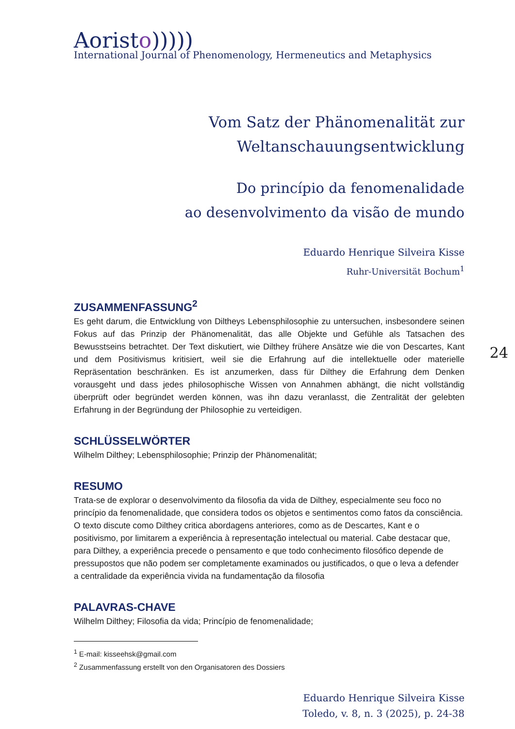Aoristo)))))
International Journal of Phenomenology, Hermeneutics and Metaphysics
Vom Satz der Phänomenalität zur
Weltanschauungsentwicklung
Do princípio da fenomenalidade
ao desenvolvimento da visão de mundo
Eduardo Henrique Silveira Kisse
Ruhr-Universität Bochum<sup>1</sup>
ZUSAMMENFASSUNG<sup>2</sup>
Es geht darum, die Entwicklung von Diltheys Lebensphilosophie zu untersuchen, insbesondere seinen Fokus auf das Prinzip der Phänomenalität, das alle Objekte und Gefühle als Tatsachen des Bewusstseins betrachtet. Der Text diskutiert, wie Dilthey frühere Ansätze wie die von Descartes, Kant und dem Positivismus kritisiert, weil sie die Erfahrung auf die intellektuelle oder materielle Repräsentation beschränken. Es ist anzumerken, dass für Dilthey die Erfahrung dem Denken vorausgeht und dass jedes philosophische Wissen von Annahmen abhängt, die nicht vollständig überprüft oder begründet werden können, was ihn dazu veranlasst, die Zentralität der gelebten Erfahrung in der Begründung der Philosophie zu verteidigen.
24
SCHLÜSSELWÖRTER
Wilhelm Dilthey; Lebensphilosophie; Prinzip der Phänomenalität;
RESUMO
Trata-se de explorar o desenvolvimento da filosofia da vida de Dilthey, especialmente seu foco no princípio da fenomenalidade, que considera todos os objetos e sentimentos como fatos da consciência. O texto discute como Dilthey critica abordagens anteriores, como as de Descartes, Kant e o positivismo, por limitarem a experiência à representação intelectual ou material. Cabe destacar que, para Dilthey, a experiência precede o pensamento e que todo conhecimento filosófico depende de pressupostos que não podem ser completamente examinados ou justificados, o que o leva a defender a centralidade da experiência vivida na fundamentação da filosofia
PALAVRAS-CHAVE
Wilhelm Dilthey; Filosofia da vida; Princípio de fenomenalidade;
<sup>1</sup> E-mail: kisseehsk@gmail.com
<sup>2</sup> Zusammenfassung erstellt von den Organisatoren des Dossiers
Eduardo Henrique Silveira Kisse
Toledo, v. 8, n. 3 (2025), p. 24-38